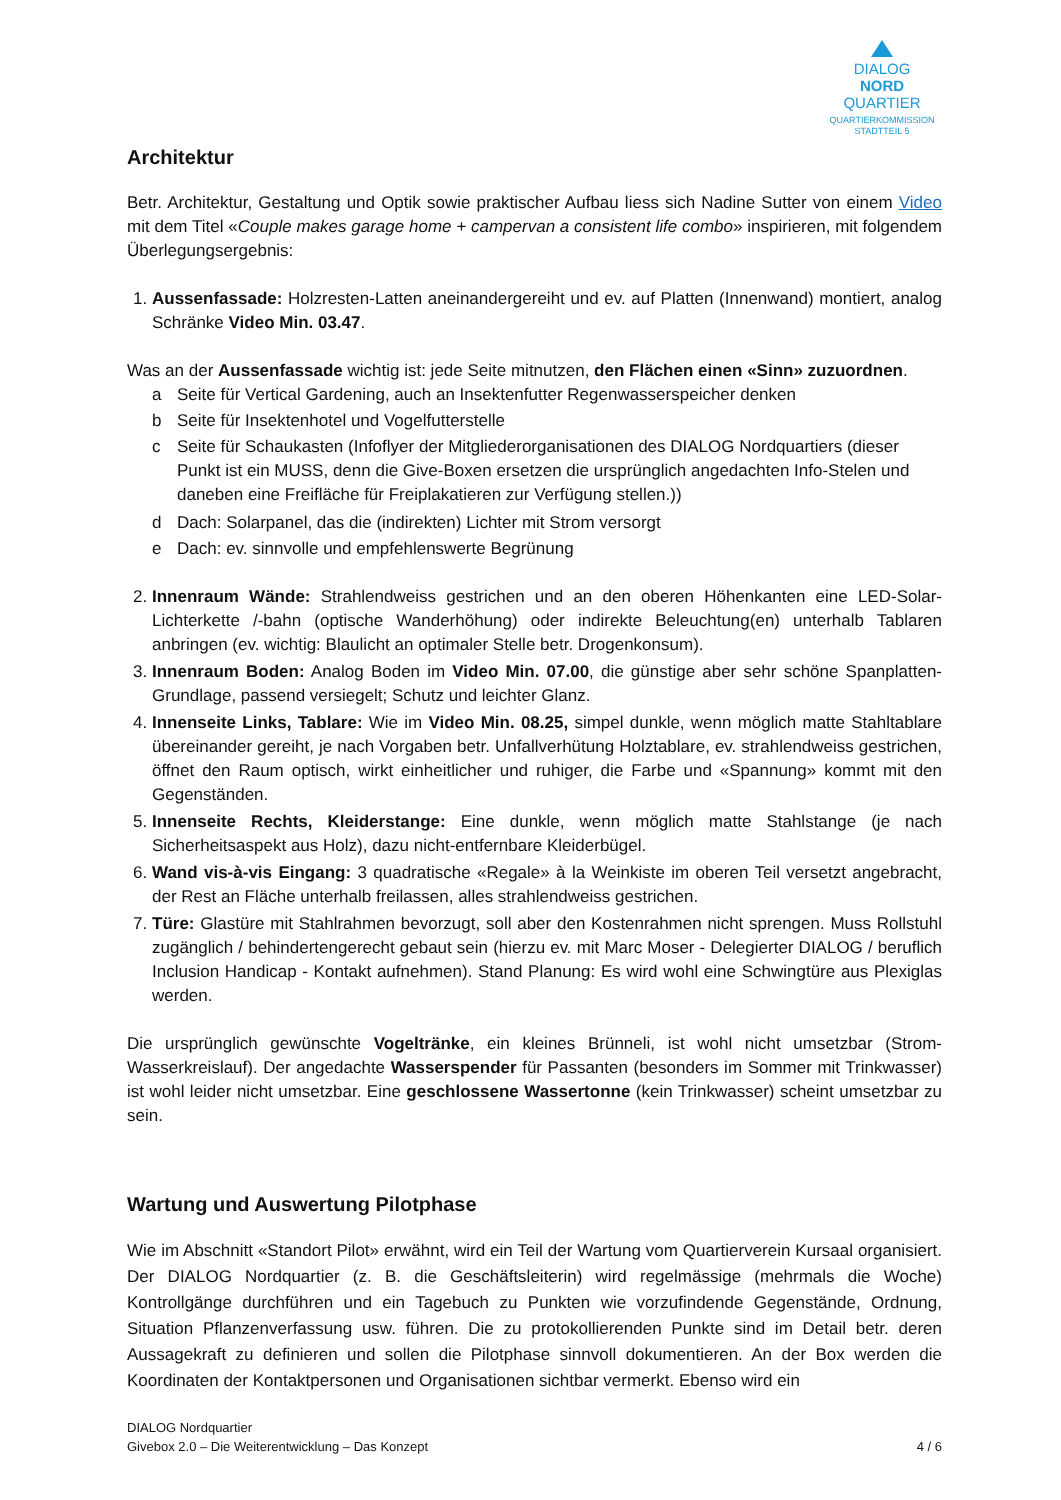DIALOG
NORD
QUARTIER
QUARTIERKOMMISSION
STADTTEIL 5
Architektur
Betr. Architektur, Gestaltung und Optik sowie praktischer Aufbau liess sich Nadine Sutter von einem Video mit dem Titel «Couple makes garage home + campervan a consistent life combo» inspirieren, mit folgendem Überlegungsergebnis:
1. Aussenfassade: Holzresten-Latten aneinandergereiht und ev. auf Platten (Innenwand) montiert, analog Schränke Video Min. 03.47.
Was an der Aussenfassade wichtig ist: jede Seite mitnutzen, den Flächen einen «Sinn» zuzuordnen.
a Seite für Vertical Gardening, auch an Insektenfutter Regenwasserspeicher denken
b Seite für Insektenhotel und Vogelfutterstelle
c Seite für Schaukasten (Infoflyer der Mitgliederorganisationen des DIALOG Nordquartiers (dieser Punkt ist ein MUSS, denn die Give-Boxen ersetzen die ursprünglich angedachten Info-Stelen und daneben eine Freifläche für Freiplakatieren zur Verfügung stellen.))
d Dach: Solarpanel, das die (indirekten) Lichter mit Strom versorgt
e Dach: ev. sinnvolle und empfehlenswerte Begrünung
2. Innenraum Wände: Strahlendweiss gestrichen und an den oberen Höhenkanten eine LED-Solar-Lichterkette /-bahn (optische Wanderhöhung) oder indirekte Beleuchtung(en) unterhalb Tablaren anbringen (ev. wichtig: Blaulicht an optimaler Stelle betr. Drogenkonsum).
3. Innenraum Boden: Analog Boden im Video Min. 07.00, die günstige aber sehr schöne Spanplatten-Grundlage, passend versiegelt; Schutz und leichter Glanz.
4. Innenseite Links, Tablare: Wie im Video Min. 08.25, simpel dunkle, wenn möglich matte Stahltablare übereinander gereiht, je nach Vorgaben betr. Unfallverhütung Holztablare, ev. strahlendweiss gestrichen, öffnet den Raum optisch, wirkt einheitlicher und ruhiger, die Farbe und «Spannung» kommt mit den Gegenständen.
5. Innenseite Rechts, Kleiderstange: Eine dunkle, wenn möglich matte Stahlstange (je nach Sicherheitsaspekt aus Holz), dazu nicht-entfernbare Kleiderbügel.
6. Wand vis-à-vis Eingang: 3 quadratische «Regale» à la Weinkiste im oberen Teil versetzt angebracht, der Rest an Fläche unterhalb freilassen, alles strahlendweiss gestrichen.
7. Türe: Glastüre mit Stahlrahmen bevorzugt, soll aber den Kostenrahmen nicht sprengen. Muss Rollstuhl zugänglich / behindertengerecht gebaut sein (hierzu ev. mit Marc Moser - Delegierter DIALOG / beruflich Inclusion Handicap - Kontakt aufnehmen). Stand Planung: Es wird wohl eine Schwingtüre aus Plexiglas werden.
Die ursprünglich gewünschte Vogeltränke, ein kleines Brünneli, ist wohl nicht umsetzbar (Strom-Wasserkreislauf). Der angedachte Wasserspender für Passanten (besonders im Sommer mit Trinkwasser) ist wohl leider nicht umsetzbar. Eine geschlossene Wassertonne (kein Trinkwasser) scheint umsetzbar zu sein.
Wartung und Auswertung Pilotphase
Wie im Abschnitt «Standort Pilot» erwähnt, wird ein Teil der Wartung vom Quartierverein Kursaal organisiert. Der DIALOG Nordquartier (z. B. die Geschäftsleiterin) wird regelmässige (mehrmals die Woche) Kontrollgänge durchführen und ein Tagebuch zu Punkten wie vorzufindende Gegenstände, Ordnung, Situation Pflanzenverfassung usw. führen. Die zu protokollierenden Punkte sind im Detail betr. deren Aussagekraft zu definieren und sollen die Pilotphase sinnvoll dokumentieren. An der Box werden die Koordinaten der Kontaktpersonen und Organisationen sichtbar vermerkt. Ebenso wird ein
DIALOG Nordquartier
Givebox 2.0 – Die Weiterentwicklung – Das Konzept
4 / 6